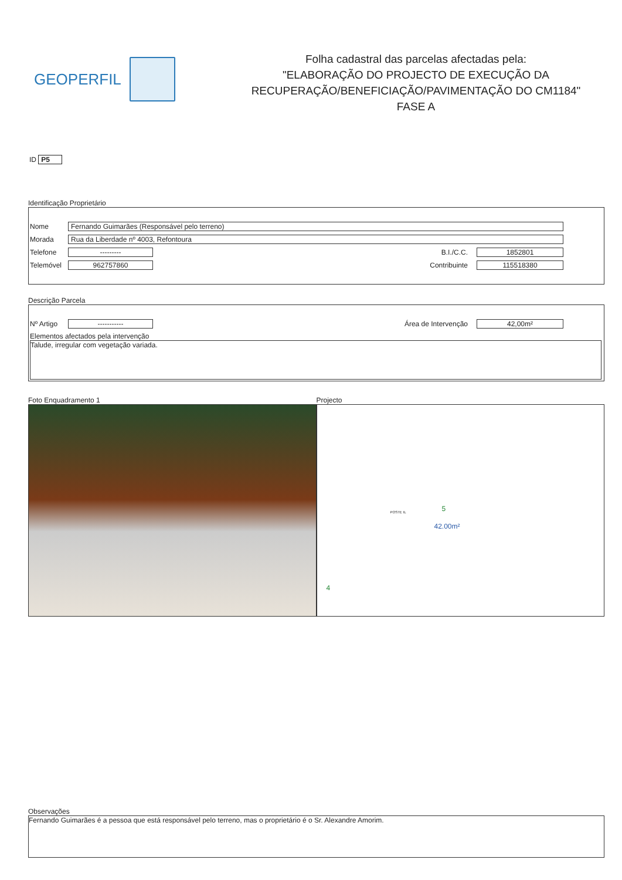GEOPERFIL
Folha cadastral das parcelas afectadas pela:
"ELABORAÇÃO DO PROJECTO DE EXECUÇÃO DA
RECUPERAÇÃO/BENEFICIAÇÃO/PAVIMENTAÇÃO DO CM1184"
FASE A
ID P5
Identificação Proprietário
Nome Fernando Guimarães (Responsável pelo terreno)
Morada Rua da Liberdade nº 4003, Refontoura
Telefone --------- B.I./C.C. 1852801
Telemóvel 962757860 Contribuinte 115518380
Descrição Parcela
Nº Artigo ----------- Área de Intervenção 42,00m²
Elementos afectados pela intervenção
Talude, irregular com vegetação variada.
Foto Enquadramento 1 Projecto
42.00m²
5
4
POSTE IL
Observações
Fernando Guimarães é a pessoa que está responsável pelo terreno, mas o proprietário é o Sr. Alexandre Amorim.